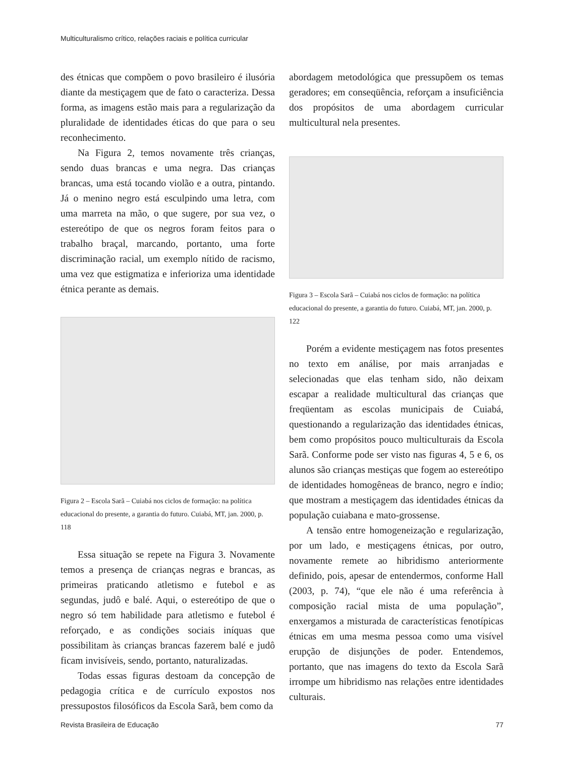Multiculturalismo crítico, relações raciais e política curricular
des étnicas que compõem o povo brasileiro é ilusória diante da mestiçagem que de fato o caracteriza. Dessa forma, as imagens estão mais para a regularização da pluralidade de identidades éticas do que para o seu reconhecimento.
Na Figura 2, temos novamente três crianças, sendo duas brancas e uma negra. Das crianças brancas, uma está tocando violão e a outra, pintando. Já o menino negro está esculpindo uma letra, com uma marreta na mão, o que sugere, por sua vez, o estereótipo de que os negros foram feitos para o trabalho braçal, marcando, portanto, uma forte discriminação racial, um exemplo nítido de racismo, uma vez que estigmatiza e inferioriza uma identidade étnica perante as demais.
Figura 2 – Escola Sarã – Cuiabá nos ciclos de formação: na política educacional do presente, a garantia do futuro. Cuiabá, MT, jan. 2000, p. 118
Essa situação se repete na Figura 3. Novamente temos a presença de crianças negras e brancas, as primeiras praticando atletismo e futebol e as segundas, judô e balé. Aqui, o estereótipo de que o negro só tem habilidade para atletismo e futebol é reforçado, e as condições sociais iníquas que possibilitam às crianças brancas fazerem balé e judô ficam invisíveis, sendo, portanto, naturalizadas.
Todas essas figuras destoam da concepção de pedagogia crítica e de currículo expostos nos pressupostos filosóficos da Escola Sarã, bem como da
abordagem metodológica que pressupõem os temas geradores; em conseqüência, reforçam a insuficiência dos propósitos de uma abordagem curricular multicultural nela presentes.
Figura 3 – Escola Sarã – Cuiabá nos ciclos de formação: na política educacional do presente, a garantia do futuro. Cuiabá, MT, jan. 2000, p. 122
Porém a evidente mestiçagem nas fotos presentes no texto em análise, por mais arranjadas e selecionadas que elas tenham sido, não deixam escapar a realidade multicultural das crianças que freqüentam as escolas municipais de Cuiabá, questionando a regularização das identidades étnicas, bem como propósitos pouco multiculturais da Escola Sarã. Conforme pode ser visto nas figuras 4, 5 e 6, os alunos são crianças mestiças que fogem ao estereótipo de identidades homogêneas de branco, negro e índio; que mostram a mestiçagem das identidades étnicas da população cuiabana e mato-grossense.
A tensão entre homogeneização e regularização, por um lado, e mestiçagens étnicas, por outro, novamente remete ao hibridismo anteriormente definido, pois, apesar de entendermos, conforme Hall (2003, p. 74), “que ele não é uma referência à composição racial mista de uma população”, enxergamos a misturada de características fenotípicas étnicas em uma mesma pessoa como uma visível erupção de disjunções de poder. Entendemos, portanto, que nas imagens do texto da Escola Sarã irrompe um hibridismo nas relações entre identidades culturais.
Revista Brasileira de Educação 77